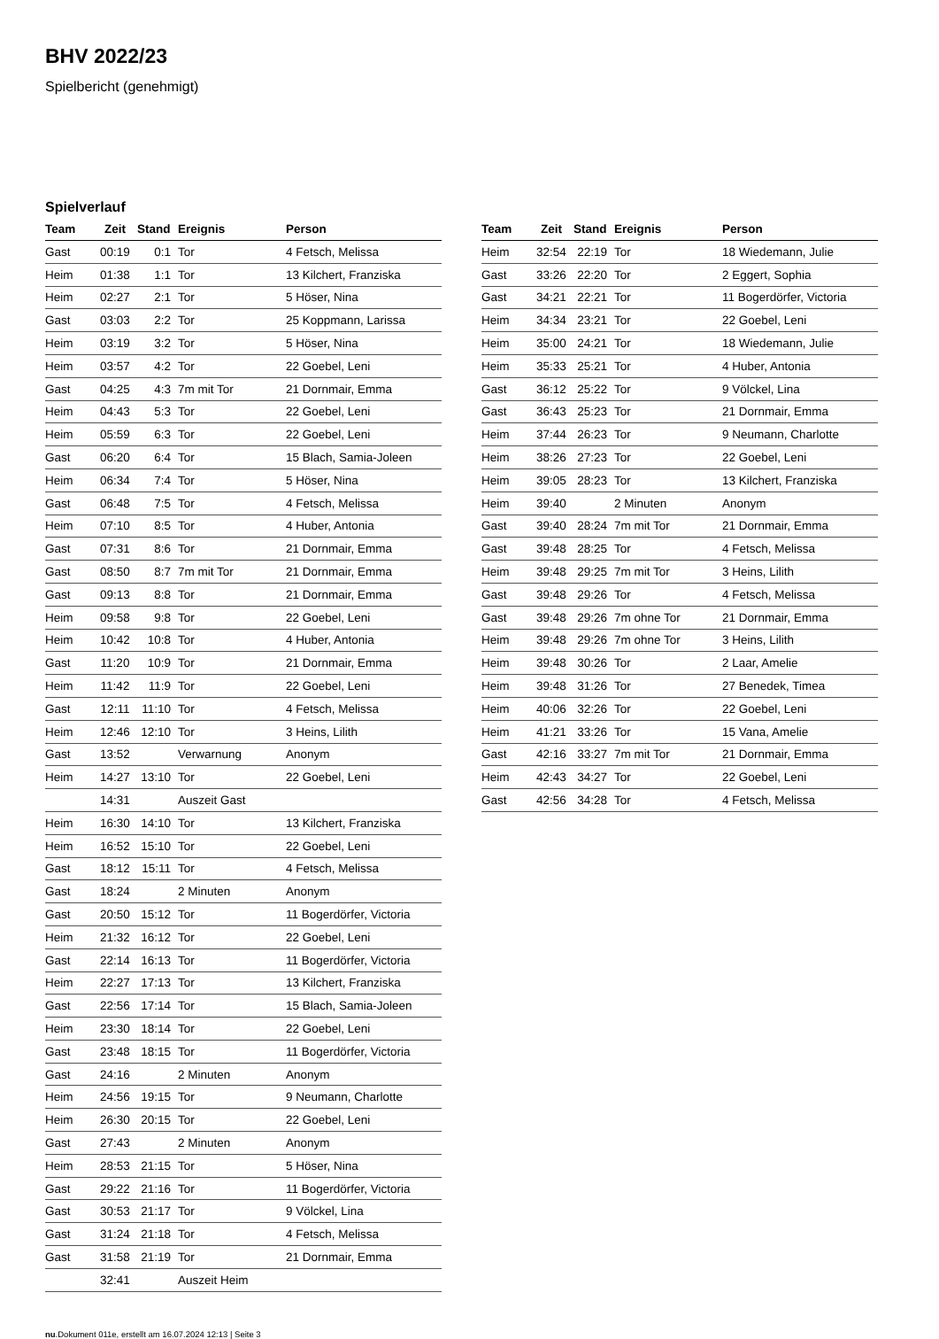BHV 2022/23
Spielbericht (genehmigt)
Spielverlauf
| Team | Zeit | Stand | Ereignis | Person |
| --- | --- | --- | --- | --- |
| Gast | 00:19 | 0:1 | Tor | 4 Fetsch, Melissa |
| Heim | 01:38 | 1:1 | Tor | 13 Kilchert, Franziska |
| Heim | 02:27 | 2:1 | Tor | 5 Höser, Nina |
| Gast | 03:03 | 2:2 | Tor | 25 Koppmann, Larissa |
| Heim | 03:19 | 3:2 | Tor | 5 Höser, Nina |
| Heim | 03:57 | 4:2 | Tor | 22 Goebel, Leni |
| Gast | 04:25 | 4:3 | 7m mit Tor | 21 Dornmair, Emma |
| Heim | 04:43 | 5:3 | Tor | 22 Goebel, Leni |
| Heim | 05:59 | 6:3 | Tor | 22 Goebel, Leni |
| Gast | 06:20 | 6:4 | Tor | 15 Blach, Samia-Joleen |
| Heim | 06:34 | 7:4 | Tor | 5 Höser, Nina |
| Gast | 06:48 | 7:5 | Tor | 4 Fetsch, Melissa |
| Heim | 07:10 | 8:5 | Tor | 4 Huber, Antonia |
| Gast | 07:31 | 8:6 | Tor | 21 Dornmair, Emma |
| Gast | 08:50 | 8:7 | 7m mit Tor | 21 Dornmair, Emma |
| Gast | 09:13 | 8:8 | Tor | 21 Dornmair, Emma |
| Heim | 09:58 | 9:8 | Tor | 22 Goebel, Leni |
| Heim | 10:42 | 10:8 | Tor | 4 Huber, Antonia |
| Gast | 11:20 | 10:9 | Tor | 21 Dornmair, Emma |
| Heim | 11:42 | 11:9 | Tor | 22 Goebel, Leni |
| Gast | 12:11 | 11:10 | Tor | 4 Fetsch, Melissa |
| Heim | 12:46 | 12:10 | Tor | 3 Heins, Lilith |
| Gast | 13:52 | | Verwarnung | Anonym |
| Heim | 14:27 | 13:10 | Tor | 22 Goebel, Leni |
| | 14:31 | | Auszeit Gast | |
| Heim | 16:30 | 14:10 | Tor | 13 Kilchert, Franziska |
| Heim | 16:52 | 15:10 | Tor | 22 Goebel, Leni |
| Gast | 18:12 | 15:11 | Tor | 4 Fetsch, Melissa |
| Gast | 18:24 | | 2 Minuten | Anonym |
| Gast | 20:50 | 15:12 | Tor | 11 Bogerdörfer, Victoria |
| Heim | 21:32 | 16:12 | Tor | 22 Goebel, Leni |
| Gast | 22:14 | 16:13 | Tor | 11 Bogerdörfer, Victoria |
| Heim | 22:27 | 17:13 | Tor | 13 Kilchert, Franziska |
| Gast | 22:56 | 17:14 | Tor | 15 Blach, Samia-Joleen |
| Heim | 23:30 | 18:14 | Tor | 22 Goebel, Leni |
| Gast | 23:48 | 18:15 | Tor | 11 Bogerdörfer, Victoria |
| Gast | 24:16 | | 2 Minuten | Anonym |
| Heim | 24:56 | 19:15 | Tor | 9 Neumann, Charlotte |
| Heim | 26:30 | 20:15 | Tor | 22 Goebel, Leni |
| Gast | 27:43 | | 2 Minuten | Anonym |
| Heim | 28:53 | 21:15 | Tor | 5 Höser, Nina |
| Gast | 29:22 | 21:16 | Tor | 11 Bogerdörfer, Victoria |
| Gast | 30:53 | 21:17 | Tor | 9 Völckel, Lina |
| Gast | 31:24 | 21:18 | Tor | 4 Fetsch, Melissa |
| Gast | 31:58 | 21:19 | Tor | 21 Dornmair, Emma |
| | 32:41 | | Auszeit Heim | |
| Team | Zeit | Stand | Ereignis | Person |
| --- | --- | --- | --- | --- |
| Heim | 32:54 | 22:19 | Tor | 18 Wiedemann, Julie |
| Gast | 33:26 | 22:20 | Tor | 2 Eggert, Sophia |
| Gast | 34:21 | 22:21 | Tor | 11 Bogerdörfer, Victoria |
| Heim | 34:34 | 23:21 | Tor | 22 Goebel, Leni |
| Heim | 35:00 | 24:21 | Tor | 18 Wiedemann, Julie |
| Heim | 35:33 | 25:21 | Tor | 4 Huber, Antonia |
| Gast | 36:12 | 25:22 | Tor | 9 Völckel, Lina |
| Gast | 36:43 | 25:23 | Tor | 21 Dornmair, Emma |
| Heim | 37:44 | 26:23 | Tor | 9 Neumann, Charlotte |
| Heim | 38:26 | 27:23 | Tor | 22 Goebel, Leni |
| Heim | 39:05 | 28:23 | Tor | 13 Kilchert, Franziska |
| Heim | 39:40 | | 2 Minuten | Anonym |
| Gast | 39:40 | 28:24 | 7m mit Tor | 21 Dornmair, Emma |
| Gast | 39:48 | 28:25 | Tor | 4 Fetsch, Melissa |
| Heim | 39:48 | 29:25 | 7m mit Tor | 3 Heins, Lilith |
| Gast | 39:48 | 29:26 | Tor | 4 Fetsch, Melissa |
| Gast | 39:48 | 29:26 | 7m ohne Tor | 21 Dornmair, Emma |
| Heim | 39:48 | 29:26 | 7m ohne Tor | 3 Heins, Lilith |
| Heim | 39:48 | 30:26 | Tor | 2 Laar, Amelie |
| Heim | 39:48 | 31:26 | Tor | 27 Benedek, Timea |
| Heim | 40:06 | 32:26 | Tor | 22 Goebel, Leni |
| Heim | 41:21 | 33:26 | Tor | 15 Vana, Amelie |
| Gast | 42:16 | 33:27 | 7m mit Tor | 21 Dornmair, Emma |
| Heim | 42:43 | 34:27 | Tor | 22 Goebel, Leni |
| Gast | 42:56 | 34:28 | Tor | 4 Fetsch, Melissa |
nu.Dokument 011e, erstellt am 16.07.2024 12:13 | Seite 3